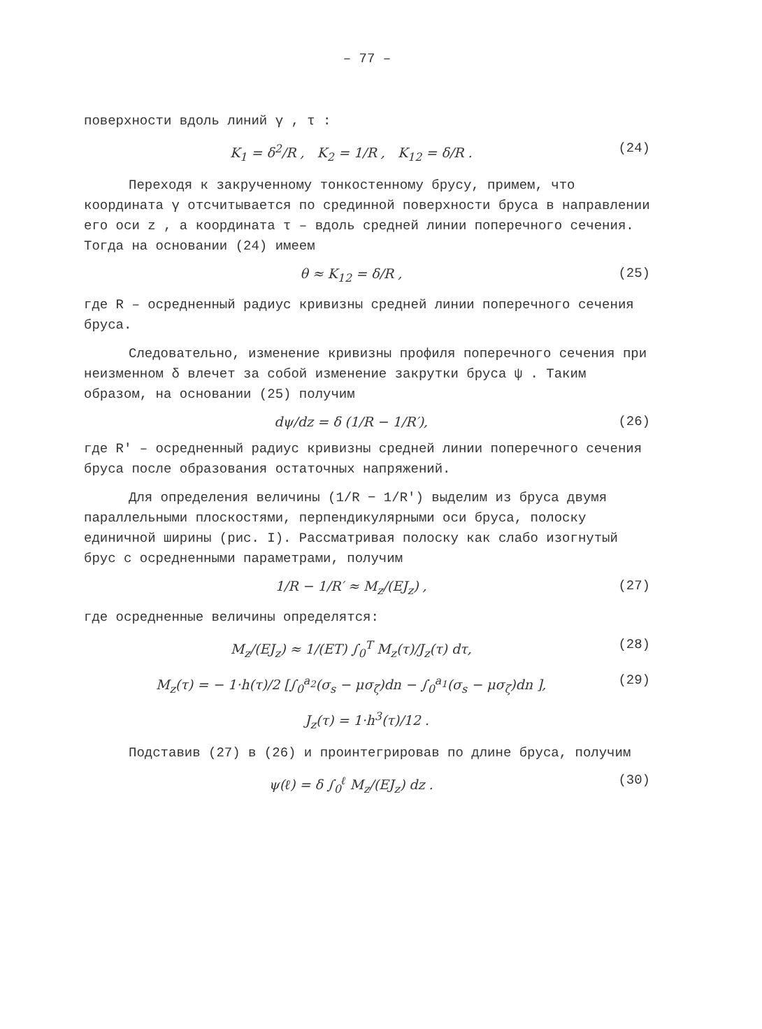– 77 –
поверхности вдоль линий γ , τ :
K<sub>1</sub> = δ<sup>2</sup>/R , K<sub>2</sub> = 1/R , K<sub>12</sub> = δ/R . (24)
Переходя к закрученному тонкостенному брусу, примем, что координата γ отсчитывается по срединной поверхности бруса в направлении его оси z , а координата τ – вдоль средней линии поперечного сечения. Тогда на основании (24) имеем
θ ≈ K<sub>12</sub> = δ/R , (25)
где R – осредненный радиус кривизны средней линии поперечного сечения бруса.
Следовательно, изменение кривизны профиля поперечного сечения при неизменном δ влечет за собой изменение закрутки бруса ψ . Таким образом, на основании (25) получим
dψ/dz = δ (1/R − 1/R′), (26)
где R′ – осредненный радиус кривизны средней линии поперечного сечения бруса после образования остаточных напряжений.
Для определения величины (1/R − 1/R′) выделим из бруса двумя параллельными плоскостями, перпендикулярными оси бруса, полоску единичной ширины (рис. I). Рассматривая полоску как слабо изогнутый брус с осредненными параметрами, получим
1/R − 1/R′ ≈ M<sub>z</sub>/(EJ<sub>z</sub>) , (27)
где осредненные величины определятся:
M<sub>z</sub>/(EJ<sub>z</sub>) ≈ 1/(ET) ∫<sub>0</sub><sup>T</sup> M<sub>z</sub>(τ)/J<sub>z</sub>(τ) dτ, (28)
M<sub>z</sub>(τ) = − 1·h(τ)/2 [∫<sub>0</sub><sup>a<sub>2</sub></sup>(σ<sub>s</sub> − μσ<sub>ζ</sub>)dn − ∫<sub>0</sub><sup>a<sub>1</sub></sup>(σ<sub>s</sub> − μσ<sub>ζ</sub>)dn ], (29)
J<sub>z</sub>(τ) = 1·h<sup>3</sup>(τ)/12 .
Подставив (27) в (26) и проинтегрировав по длине бруса, получим
ψ(ℓ) = δ ∫<sub>0</sub><sup>ℓ</sup> M<sub>z</sub>/(EJ<sub>z</sub>) dz . (30)